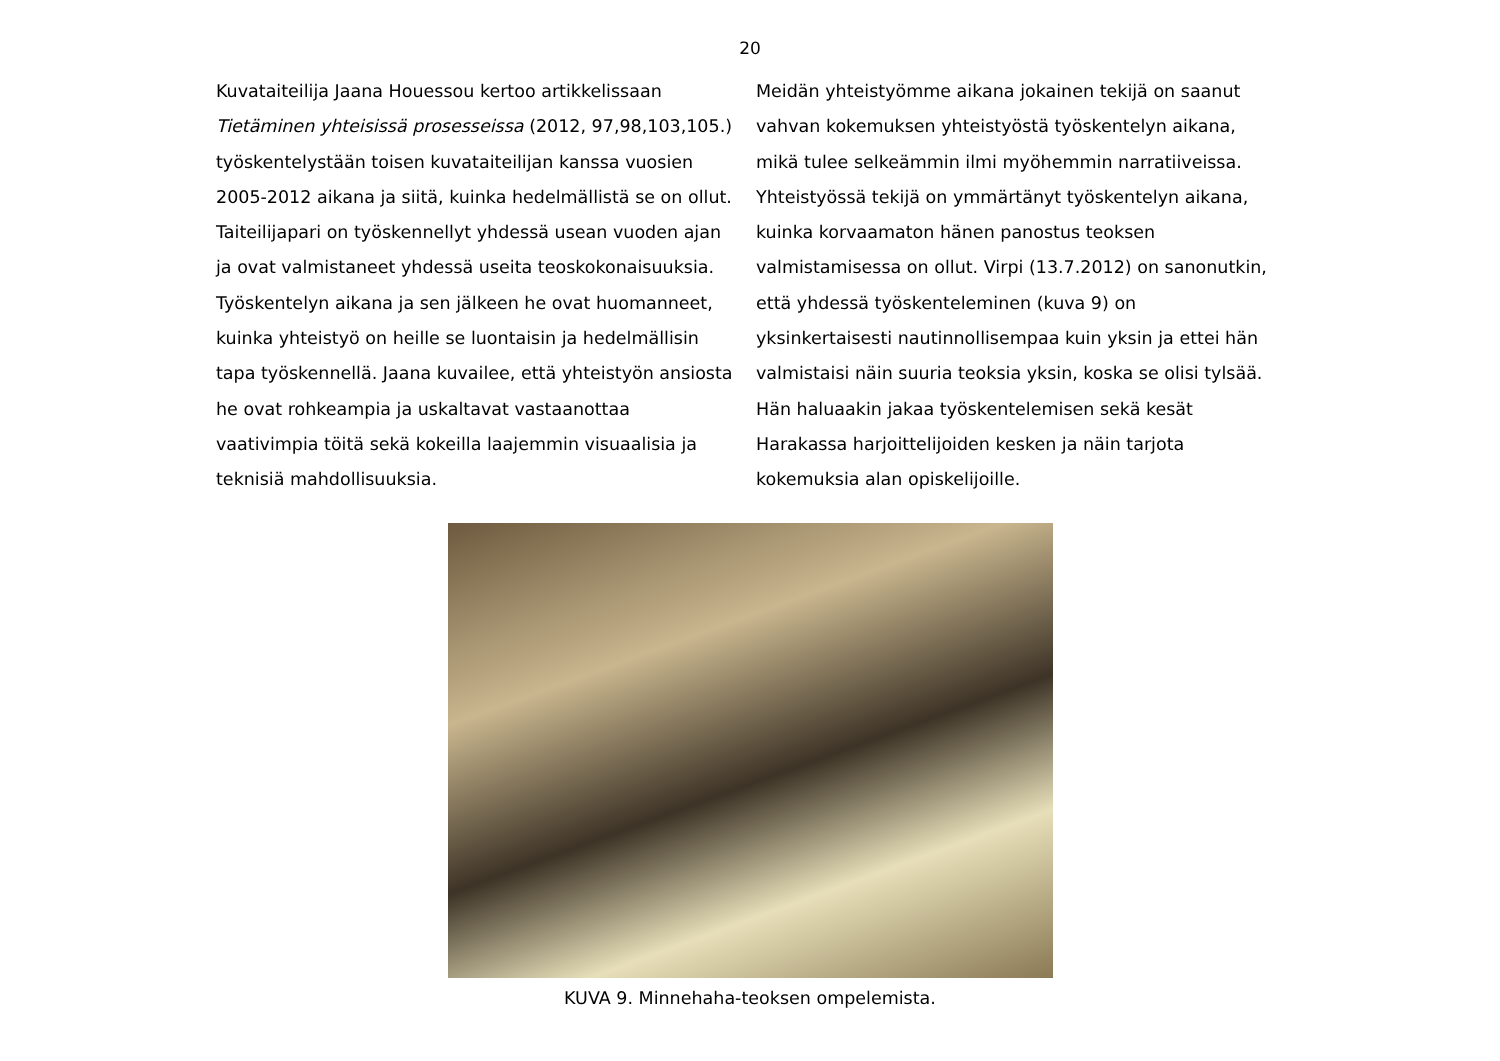20
Kuvataiteilija Jaana Houessou kertoo artikkelissaan Tietäminen yhteisissä prosesseissa (2012, 97,98,103,105.) työskentelystään toisen kuvataiteilijan kanssa vuosien 2005-2012 aikana ja siitä, kuinka hedelmällistä se on ollut. Taiteilijapari on työskennellyt yhdessä usean vuoden ajan ja ovat valmistaneet yhdessä useita teoskokonaisuuksia. Työskentelyn aikana ja sen jälkeen he ovat huomanneet, kuinka yhteistyö on heille se luontaisin ja hedelmällisin tapa työskennellä. Jaana kuvailee, että yhteistyön ansiosta he ovat rohkeampia ja uskaltavat vastaanottaa vaativimpia töitä sekä kokeilla laajemmin visuaalisia ja teknisiä mahdollisuuksia.
Meidän yhteistyömme aikana jokainen tekijä on saanut vahvan kokemuksen yhteistyöstä työskentelyn aikana, mikä tulee selkeämmin ilmi myöhemmin narratiiveissa. Yhteistyössä tekijä on ymmärtänyt työskentelyn aikana, kuinka korvaamaton hänen panostus teoksen valmistamisessa on ollut. Virpi (13.7.2012) on sanonutkin, että yhdessä työskenteleminen (kuva 9) on yksinkertaisesti nautinnollisempaa kuin yksin ja ettei hän valmistaisi näin suuria teoksia yksin, koska se olisi tylsää. Hän haluaakin jakaa työskentelemisen sekä kesät Harakassa harjoittelijoiden kesken ja näin tarjota kokemuksia alan opiskelijoille.
KUVA 9. Minnehaha-teoksen ompelemista.